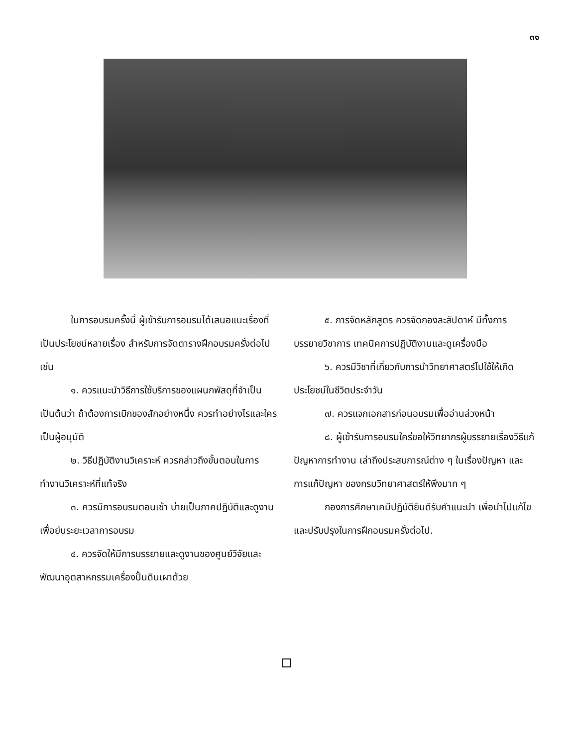๓๑
ในการอบรมครั้งนี้ ผู้เข้ารับการอบรมได้เสนอแนะเรื่องที่เป็นประโยชน์หลายเรื่อง สำหรับการจัดตารางฝึกอบรมครั้งต่อไป เช่น
๑. ควรแนะนำวิธีการใช้บริการของแผนกพัสดุที่จำเป็น เป็นต้นว่า ถ้าต้องการเบิกของสักอย่างหนึ่ง ควรทำอย่างไรและใครเป็นผู้อนุมัติ
๒. วิธีปฏิบัติงานวิเคราะห์ ควรกล่าวถึงขั้นตอนในการทำงานวิเคราะห์ที่แท้จริง
๓. ควรมีการอบรมตอนเช้า บ่ายเป็นภาคปฏิบัติและดูงาน เพื่อย่นระยะเวลาการอบรม
๔. ควรจัดให้มีการบรรยายและดูงานของศูนย์วิจัยและพัฒนาอุตสาหกรรมเครื่องปั้นดินเผาด้วย
๕. การจัดหลักสูตร ควรจัดกองละสัปดาห์ มีทั้งการบรรยายวิชาการ เทคนิคการปฏิบัติงานและดูเครื่องมือ
๖. ควรมีวิชาที่เกี่ยวกับการนำวิทยาศาสตร์ไปใช้ให้เกิดประโยชน์ในชีวิตประจำวัน
๗. ควรแจกเอกสารก่อนอบรมเพื่ออ่านล่วงหน้า
๘. ผู้เข้ารับการอบรมใคร่ขอให้วิทยากรผู้บรรยายเรื่องวิธีแก้ปัญหาการทำงาน เล่าถึงประสบการณ์ต่าง ๆ ในเรื่องปัญหา และการแก้ปัญหา ของกรมวิทยาศาสตร์ให้พึงมาก ๆ
กองการศึกษาเคมีปฏิบัติยินดีรับคำแนะนำ เพื่อนำไปแก้ไขและปรับปรุงในการฝึกอบรมครั้งต่อไป.